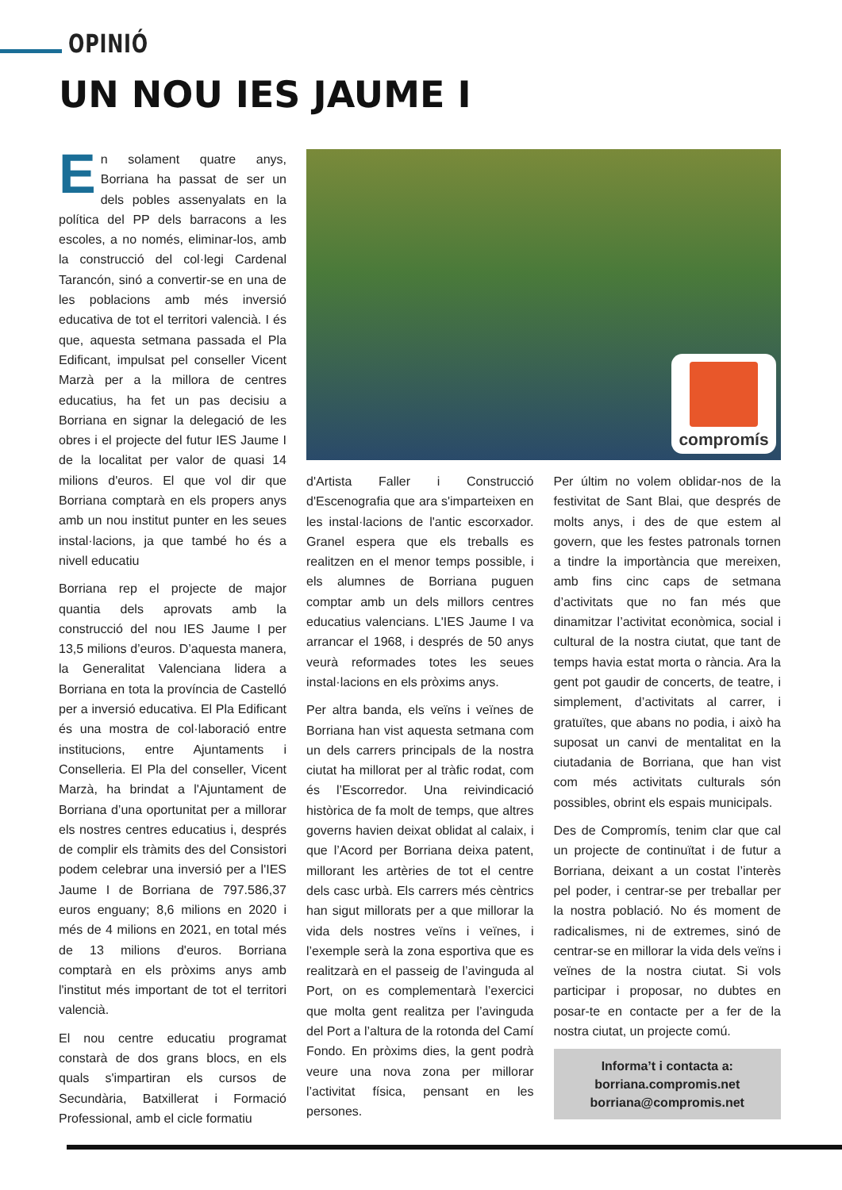OPINIÓ
UN NOU IES JAUME I
En solament quatre anys, Borriana ha passat de ser un dels pobles assenyalats en la política del PP dels barracons a les escoles, a no només, eliminar-los, amb la construcció del col·legi Cardenal Tarancón, sinó a convertir-se en una de les poblacions amb més inversió educativa de tot el territori valencià. I és que, aquesta setmana passada el Pla Edificant, impulsat pel conseller Vicent Marzà per a la millora de centres educatius, ha fet un pas decisiu a Borriana en signar la delegació de les obres i el projecte del futur IES Jaume I de la localitat per valor de quasi 14 milions d'euros. El que vol dir que Borriana comptarà en els propers anys amb un nou institut punter en les seues instal·lacions, ja que també ho és a nivell educatiu
Borriana rep el projecte de major quantia dels aprovats amb la construcció del nou IES Jaume I per 13,5 milions d’euros. D’aquesta manera, la Generalitat Valenciana lidera a Borriana en tota la província de Castelló per a inversió educativa. El Pla Edificant és una mostra de col·laboració entre institucions, entre Ajuntaments i Conselleria. El Pla del conseller, Vicent Marzà, ha brindat a l'Ajuntament de Borriana d’una oportunitat per a millorar els nostres centres educatius i, després de complir els tràmits des del Consistori podem celebrar una inversió per a l'IES Jaume I de Borriana de 797.586,37 euros enguany; 8,6 milions en 2020 i més de 4 milions en 2021, en total més de 13 milions d'euros. Borriana comptarà en els pròxims anys amb l'institut més important de tot el territori valencià.
El nou centre educatiu programat constarà de dos grans blocs, en els quals s'impartiran els cursos de Secundària, Batxillerat i Formació Professional, amb el cicle formatiu
compromís
d'Artista Faller i Construcció d'Escenografia que ara s'imparteixen en les instal·lacions de l'antic escorxador. Granel espera que els treballs es realitzen en el menor temps possible, i els alumnes de Borriana puguen comptar amb un dels millors centres educatius valencians. L'IES Jaume I va arrancar el 1968, i després de 50 anys veurà reformades totes les seues instal·lacions en els pròxims anys.
Per altra banda, els veïns i veïnes de Borriana han vist aquesta setmana com un dels carrers principals de la nostra ciutat ha millorat per al tràfic rodat, com és l’Escorredor. Una reivindicació històrica de fa molt de temps, que altres governs havien deixat oblidat al calaix, i que l’Acord per Borriana deixa patent, millorant les artèries de tot el centre dels casc urbà. Els carrers més cèntrics han sigut millorats per a que millorar la vida dels nostres veïns i veïnes, i l’exemple serà la zona esportiva que es realitzarà en el passeig de l’avinguda al Port, on es complementarà l’exercici que molta gent realitza per l’avinguda del Port a l’altura de la rotonda del Camí Fondo. En pròxims dies, la gent podrà veure una nova zona per millorar l’activitat física, pensant en les persones.
Per últim no volem oblidar-nos de la festivitat de Sant Blai, que després de molts anys, i des de que estem al govern, que les festes patronals tornen a tindre la importància que mereixen, amb fins cinc caps de setmana d’activitats que no fan més que dinamitzar l’activitat econòmica, social i cultural de la nostra ciutat, que tant de temps havia estat morta o rància. Ara la gent pot gaudir de concerts, de teatre, i simplement, d’activitats al carrer, i gratuïtes, que abans no podia, i això ha suposat un canvi de mentalitat en la ciutadania de Borriana, que han vist com més activitats culturals són possibles, obrint els espais municipals.
Des de Compromís, tenim clar que cal un projecte de continuïtat i de futur a Borriana, deixant a un costat l’interès pel poder, i centrar-se per treballar per la nostra població. No és moment de radicalismes, ni de extremes, sinó de centrar-se en millorar la vida dels veïns i veïnes de la nostra ciutat. Si vols participar i proposar, no dubtes en posar-te en contacte per a fer de la nostra ciutat, un projecte comú.
Informa’t i contacta a:
borriana.compromis.net
borriana@compromis.net